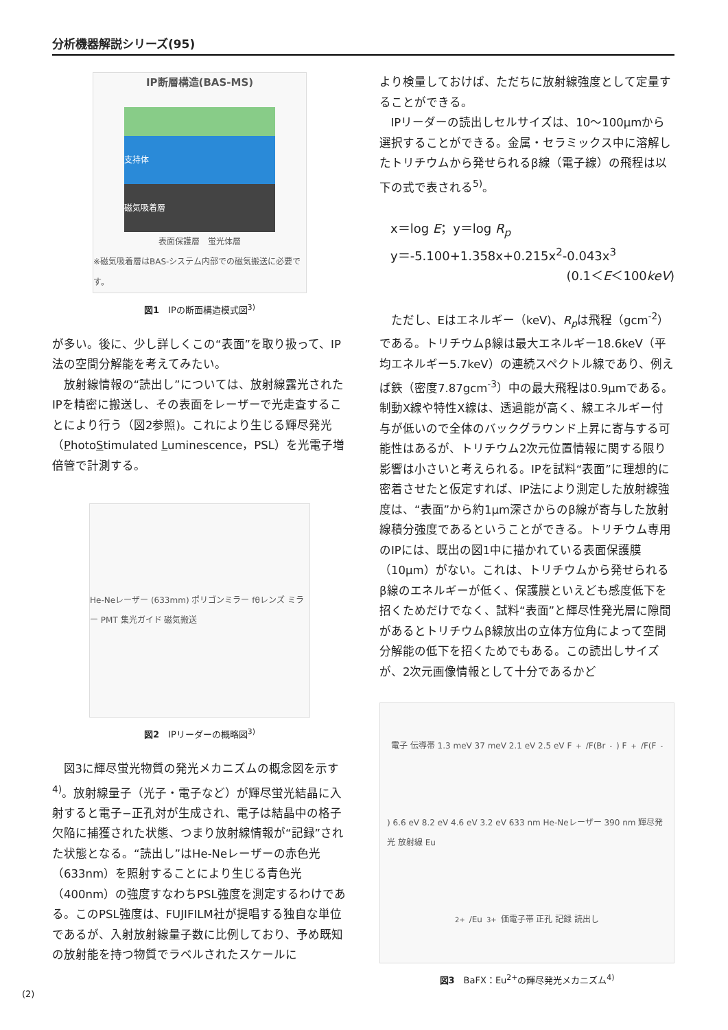分析機器解説シリーズ(95)
IP断層構造(BAS-MS)
支持体
磁気吸着層
表面保護層　蛍光体層
※磁気吸着層はBAS-システム内部での磁気搬送に必要です。
図1　IPの断面構造模式図<sup>3)</sup>
が多い。後に、少し詳しくこの“表面”を取り扱って、IP法の空間分解能を考えてみたい。
放射線情報の“読出し”については、放射線露光されたIPを精密に搬送し、その表面をレーザーで光走査することにより行う（図2参照)。これにより生じる輝尽発光（PhotoStimulated Luminescence，PSL）を光電子増倍管で計測する。
He-Neレーザー (633mm) ポリゴンミラー fθレンズ ミラー PMT 集光ガイド 磁気搬送
図2　IPリーダーの概略図<sup>3)</sup>
図3に輝尽蛍光物質の発光メカニズムの概念図を示す<sup>4)</sup>。放射線量子（光子・電子など）が輝尽蛍光結晶に入射すると電子−正孔対が生成され、電子は結晶中の格子欠陥に捕獲された状態、つまり放射線情報が“記録”された状態となる。“読出し”はHe-Neレーザーの赤色光（633nm）を照射することにより生じる青色光（400nm）の強度すなわちPSL強度を測定するわけである。このPSL強度は、FUJIFILM社が提唱する独自な単位であるが、入射放射線量子数に比例しており、予め既知の放射能を持つ物質でラベルされたスケールに
より検量しておけば、ただちに放射線強度として定量することができる。
IPリーダーの読出しセルサイズは、10～100μmから選択することができる。金属・セラミックス中に溶解したトリチウムから発せられるβ線（電子線）の飛程は以下の式で表される<sup>5)</sup>。
x＝log E；y＝log R<sub>p</sub>
y＝-5.100+1.358x+0.215x<sup>2</sup>-0.043x<sup>3</sup>
(0.1＜E＜100keV)
ただし、Eはエネルギー（keV)、R<sub>p</sub>は飛程（gcm<sup>-2</sup>）である。トリチウムβ線は最大エネルギー18.6keV（平均エネルギー5.7keV）の連続スペクトル線であり、例えば鉄（密度7.87gcm<sup>-3</sup>）中の最大飛程は0.9μmである。制動X線や特性X線は、透過能が高く、線エネルギー付与が低いので全体のバックグラウンド上昇に寄与する可能性はあるが、トリチウム2次元位置情報に関する限り影響は小さいと考えられる。IPを試料“表面”に理想的に密着させたと仮定すれば、IP法により測定した放射線強度は、“表面”から約1μm深さからのβ線が寄与した放射線積分強度であるということができる。トリチウム専用のIPには、既出の図1中に描かれている表面保護膜（10μm）がない。これは、トリチウムから発せられるβ線のエネルギーが低く、保護膜といえども感度低下を招くためだけでなく、試料“表面”と輝尽性発光層に隙間があるとトリチウムβ線放出の立体方位角によって空間分解能の低下を招くためでもある。この読出しサイズが、2次元画像情報として十分であるかど
電子 伝導帯 1.3 meV 37 meV 2.1 eV 2.5 eV F<sup>+</sup>/F(Br<sup>-</sup>) F<sup>+</sup>/F(F<sup>-</sup>) 6.6 eV 8.2 eV 4.6 eV 3.2 eV 633 nm He-Neレーザー 390 nm 輝尽発光 放射線 Eu<sup>2+</sup>/Eu<sup>3+</sup> 価電子帯 正孔 記録 読出し
図3　BaFX：Eu<sup>2+</sup>の輝尽発光メカニズム<sup>4)</sup>
(2)